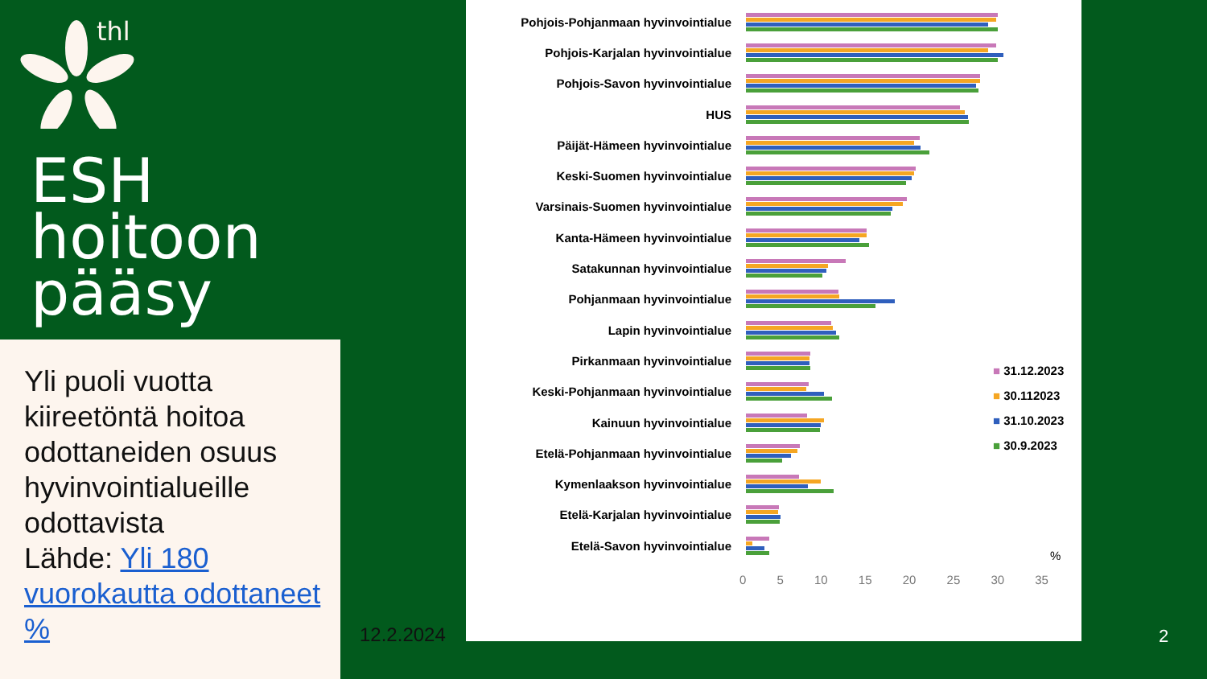thl
ESH
hoitoon
pääsy
Yli puoli vuotta kiireetöntä hoitoa odottaneiden osuus hyvinvointialueille odottavista
Lähde: Yli 180 vuorokautta odottaneet %
12.2.2024
Pohjois-Pohjanmaan hyvinvointialue
Pohjois-Karjalan hyvinvointialue
Pohjois-Savon hyvinvointialue
HUS
Päijät-Hämeen hyvinvointialue
Keski-Suomen hyvinvointialue
Varsinais-Suomen hyvinvointialue
Kanta-Hämeen hyvinvointialue
Satakunnan hyvinvointialue
Pohjanmaan hyvinvointialue
Lapin hyvinvointialue
Pirkanmaan hyvinvointialue
Keski-Pohjanmaan hyvinvointialue
Kainuun hyvinvointialue
Etelä-Pohjanmaan hyvinvointialue
Kymenlaakson hyvinvointialue
Etelä-Karjalan hyvinvointialue
Etelä-Savon hyvinvointialue
■ 31.12.2023
■ 30.112023
■ 31.10.2023
■ 30.9.2023
%
0 5 10 15 20 25 30 35
2